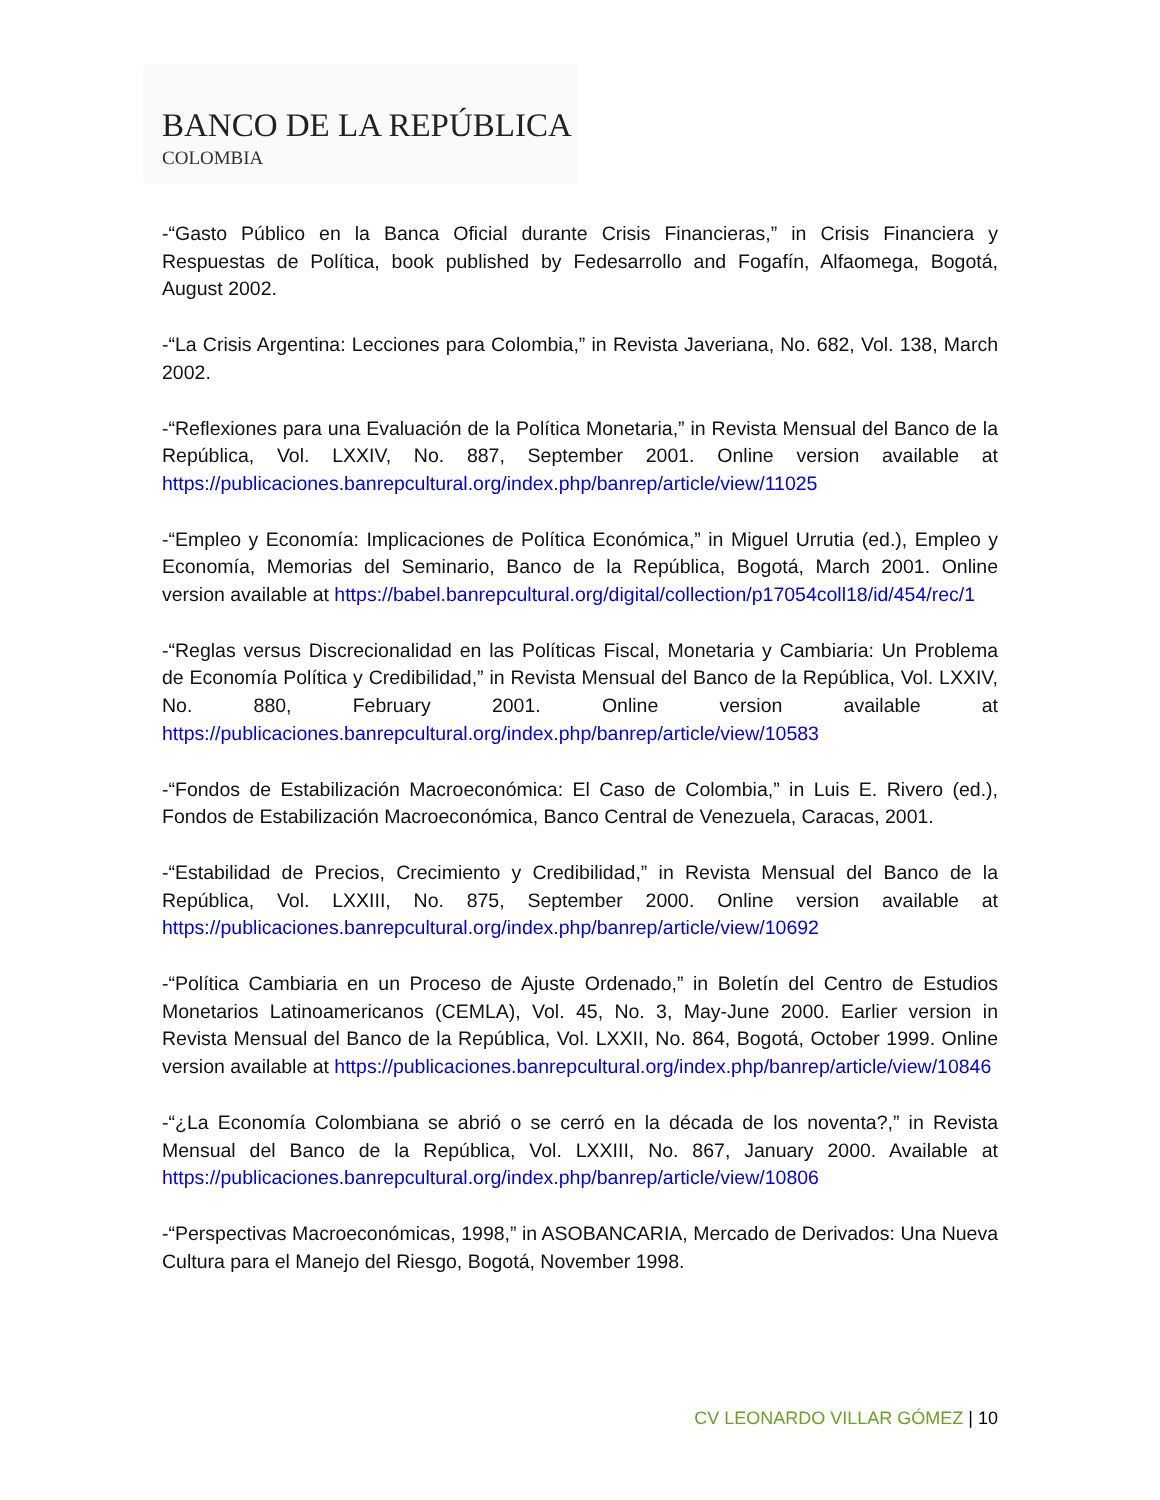BANCO DE LA REPÚBLICA
COLOMBIA
-“Gasto Público en la Banca Oficial durante Crisis Financieras,” in Crisis Financiera y Respuestas de Política, book published by Fedesarrollo and Fogafín, Alfaomega, Bogotá, August 2002.
-“La Crisis Argentina: Lecciones para Colombia,” in Revista Javeriana, No. 682, Vol. 138, March 2002.
-“Reflexiones para una Evaluación de la Política Monetaria,” in Revista Mensual del Banco de la República, Vol. LXXIV, No. 887, September 2001. Online version available at https://publicaciones.banrepcultural.org/index.php/banrep/article/view/11025
-“Empleo y Economía: Implicaciones de Política Económica,” in Miguel Urrutia (ed.), Empleo y Economía, Memorias del Seminario, Banco de la República, Bogotá, March 2001. Online version available at https://babel.banrepcultural.org/digital/collection/p17054coll18/id/454/rec/1
-“Reglas versus Discrecionalidad en las Políticas Fiscal, Monetaria y Cambiaria: Un Problema de Economía Política y Credibilidad,” in Revista Mensual del Banco de la República, Vol. LXXIV, No. 880, February 2001. Online version available at https://publicaciones.banrepcultural.org/index.php/banrep/article/view/10583
-“Fondos de Estabilización Macroeconómica: El Caso de Colombia,” in Luis E. Rivero (ed.), Fondos de Estabilización Macroeconómica, Banco Central de Venezuela, Caracas, 2001.
-“Estabilidad de Precios, Crecimiento y Credibilidad,” in Revista Mensual del Banco de la República, Vol. LXXIII, No. 875, September 2000. Online version available at https://publicaciones.banrepcultural.org/index.php/banrep/article/view/10692
-“Política Cambiaria en un Proceso de Ajuste Ordenado,” in Boletín del Centro de Estudios Monetarios Latinoamericanos (CEMLA), Vol. 45, No. 3, May-June 2000. Earlier version in Revista Mensual del Banco de la República, Vol. LXXII, No. 864, Bogotá, October 1999. Online version available at https://publicaciones.banrepcultural.org/index.php/banrep/article/view/10846
-“¿La Economía Colombiana se abrió o se cerró en la década de los noventa?,” in Revista Mensual del Banco de la República, Vol. LXXIII, No. 867, January 2000. Available at https://publicaciones.banrepcultural.org/index.php/banrep/article/view/10806
-“Perspectivas Macroeconómicas, 1998,” in ASOBANCARIA, Mercado de Derivados: Una Nueva Cultura para el Manejo del Riesgo, Bogotá, November 1998.
CV LEONARDO VILLAR GÓMEZ | 10